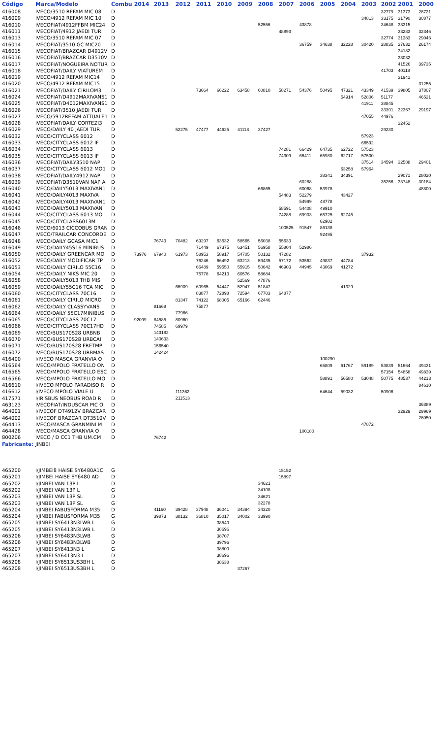| Código | Marca/Modelo | Combu | 2014 | 2013 | 2012 | 2011 | 2010 | 2009 | 2008 | 2007 | 2006 | 2005 | 2004 | 2003 | 2002 | 2001 | 2000 |
| --- | --- | --- | --- | --- | --- | --- | --- | --- | --- | --- | --- | --- | --- | --- | --- | --- | --- |
| 416008 | IVECO/3510 REFAM MIC 08 | D | | | | | | | | | | | | | 32779 | 31373 | 28721 |
| 416009 | IVECO/4912 REFAM MIC 10 | D | | | | | | | | | | | | 34813 | 33175 | 31790 | 30877 |
| 416010 | IVECOFIAT/4912FFBM MIC24 | D | | | | | | | 52556 | | 43878 | | | | 34648 | 33315 | |
| 416011 | IVECOFIAT/4912 JAEDI TUR | D | | | | | | | | 48893 | | | | | | 33283 | 32346 |
| 416013 | IVECO/3510 REFAM MIC 07 | D | | | | | | | | | | | | | 32774 | 31383 | 29043 |
| 416014 | IVECOFIAT/3510 GC MIC20 | D | | | | | | | | | 36759 | 34638 | 32228 | 30420 | 28835 | 27632 | 26174 |
| 416015 | IVECOFIAT/BRAZCAR D4912V | D | | | | | | | | | | | | | | 34182 | |
| 416016 | IVECOFIAT/BRAZCAR D3510V | D | | | | | | | | | | | | | | 33032 | |
| 416017 | IVECOFIAT/NOGUEIRA NOTUR | D | | | | | | | | | | | | | | 41526 | 39735 |
| 416018 | IVECOFIAT/DAILY VIATUREM | D | | | | | | | | | | | | | 41703 | 40118 | |
| 416019 | IVECO/4912 REFAM MIC14 | D | | | | | | | | | | | | | | 31941 | |
| 416020 | IVECO/4912 REFAM MIC15 | D | | | | | | | | | | | | | | | 31255 |
| 416021 | IVECOFIAT/DAILY CIRILOM3 | D | | | | 73664 | 66222 | 63458 | 60810 | 58271 | 54376 | 50495 | 47321 | 43349 | 41539 | 39805 | 37807 |
| 416024 | IVECOFIAT/D4912MAXIVANS1 | D | | | | | | | | | | | 54914 | 52806 | 51177 | | 46521 |
| 416025 | IVECOFIAT/D4012MAXIVANS1 | D | | | | | | | | | | | | 41911 | 38845 | | |
| 416026 | IVECOFIAT/3510 JAEDI TUR | D | | | | | | | | | | | | | 33391 | 32367 | 29197 |
| 416027 | IVECO/5912REFAM ATTUALE1 | D | | | | | | | | | | | | 47055 | 44976 | | |
| 416028 | IVECOFIAT/DAILY CORTEZI3 | D | | | | | | | | | | | | | | 32452 | |
| 416029 | IVECO/DAILY 40 JAEDI TUR | D | | | 52275 | 47477 | 44625 | 41118 | 37427 | | | | | | 29230 | | |
| 416032 | IVECO/CITYCLASS 6012 | D | | | | | | | | | | | | 57923 | | | |
| 416033 | IVECO/CITYCLASS 6012 IF | D | | | | | | | | | | | | 66592 | | | |
| 416034 | IVECO/CITYCLASS 6013 | D | | | | | | | | 74281 | 66429 | 64735 | 62722 | 57523 | | | |
| 416035 | IVECO/CITYCLASS 6013 IF | D | | | | | | | | 74309 | 66411 | 65980 | 62717 | 57500 | | | |
| 416036 | IVECOFIAT/DAILY3510 NAP | D | | | | | | | | | | | | 37514 | 34594 | 32588 | 29401 |
| 416037 | IVECO/CITYCLASS 6012 MO1 | D | | | | | | | | | | | 63258 | 57964 | | | |
| 416038 | IVECOFIAT/DAILY4912 NAP | D | | | | | | | | | | 38341 | 34391 | | | 29071 | 28020 |
| 416039 | IVECOFIAT/D3510VAN NAP A | D | | | | | | | | | 60288 | | | | 35256 | 33748 | 30184 |
| 416040 | IVECO/DAILY5013 MAXIVAN1 | D | | | | | | | 66865 | | 60068 | 53978 | | | | | 48800 |
| 416041 | IVECO/DAILY4013 MAXIVA | D | | | | | | | | 54483 | 52279 | | 43427 | | | | |
| 416042 | IVECO/DAILY4013 MAXIVAN1 | D | | | | | | | | | 54999 | 48778 | | | | | |
| 416043 | IVECO/DAILY5013 MAXIVAN | D | | | | | | | | 58591 | 54408 | 49910 | | | | | |
| 416044 | IVECO/CITYCLASS 6013 MO | D | | | | | | | | 74288 | 69903 | 65725 | 62745 | | | | |
| 416045 | IVECO/CITYCLASS6013M | D | | | | | | | | | | 62982 | | | | | |
| 416046 | IVECO/6013 CICCOBUS GRAN | D | | | | | | | | 100525 | 91547 | 86138 | | | | | |
| 416047 | IVECO/TRAILCAR CONCORDE | D | | | | | | | | | | 92495 | | | | | |
| 416048 | IVECO/DAILY GCASA MIC1 | D | | 76743 | 70482 | 69297 | 63532 | 58565 | 56038 | 55633 | | | | | | | |
| 416049 | IVECO/DAILY45S16 MINIBUS | D | | | | 71449 | 67375 | 63451 | 56958 | 55804 | 52986 | | | | | | |
| 416050 | IVECO/DAILY GREENCAR MO | D | 73976 | 67940 | 61973 | 58953 | 58917 | 54705 | 50132 | 47282 | | | | 37932 | | | |
| 416052 | IVECO/DAILY MODIFICAR TP | D | | | | 76246 | 66492 | 63213 | 59435 | 57172 | 53562 | 49837 | 44784 | | | | |
| 416053 | IVECO/DAILY CIRILO 55C16 | D | | | | 66489 | 59550 | 55915 | 50642 | 46903 | 44945 | 43069 | 41272 | | | | |
| 416054 | IVECO/DAILY NIKS MIC 20 | D | | | | 75778 | 64213 | 60576 | 58684 | | | | | | | | |
| 416058 | IVECO/DAILY5013 THB MIS | D | | | | | | 52569 | 47876 | | | | | | | | |
| 416059 | IVECO/DAILY55C16 TCA MIC | D | | | 66909 | 60965 | 54447 | 52947 | 51847 | | | | 41329 | | | | |
| 416060 | IVECO/CITYCLASS 70C16 | D | | | | 83877 | 72898 | 72594 | 67703 | 64877 | | | | | | | |
| 416061 | IVECO/DAILY CIRILO MICRO | D | | | 81347 | 74122 | 68005 | 65166 | 62446 | | | | | | | | |
| 416062 | IVECO/DAILY CLASSYVANS | D | | 81668 | | 75877 | | | | | | | | | | | |
| 416064 | IVECO/DAILY 55C17MINIBUS | D | | | 77966 | | | | | | | | | | | | |
| 416065 | IVECO/CITYCLASS 70C17 | D | 92099 | 84585 | 80960 | | | | | | | | | | | | |
| 416066 | IVECO/CITYCLASS 70C17HD | D | | 74585 | 69979 | | | | | | | | | | | | |
| 416069 | IVECO/BUS170S28 URBNB | D | | 143182 | | | | | | | | | | | | | |
| 416070 | IVECO/BUS170S28 URBCAI | D | | 140633 | | | | | | | | | | | | | |
| 416071 | IVECO/BUS170S28 FRETMP | D | | 156540 | | | | | | | | | | | | | |
| 416072 | IVECO/BUS170S28 URBMAS | D | | 142424 | | | | | | | | | | | | | |
| 416400 | I/IVECO MASCA GRANVIA O | D | | | | | | | | | | 100290 | | | | | |
| 416564 | IVECO/MPOLO FRATELLO ON | D | | | | | | | | | | 65809 | 61767 | 59189 | 53839 | 51664 | 49431 |
| 416565 | IVECO/MPOLO FRATELLO ESC | D | | | | | | | | | | | | | 57154 | 54858 | 49839 |
| 416566 | IVECO/MPOLO FRATELLO MO | D | | | | | | | | | | 58891 | 56580 | 53048 | 50775 | 48537 | 44213 |
| 416610 | I/IVECO MPOLO PARADISO R | D | | | | | | | | | | | | | | | 84610 |
| 416612 | I/IVECO MPOLO VIALE U | D | | | 111362 | | | | | | | 64644 | 59032 | | 50906 | | |
| 417571 | I/IRISBUS NEOBUS ROAD R | D | | | 211513 | | | | | | | | | | | | |
| 463123 | IVECOFIAT/INDUSCAR PIC O | D | | | | | | | | | | | | | | | 36889 |
| 464001 | I/IVECOF DT4912V BRAZCAR | D | | | | | | | | | | | | | | 32929 | 29969 |
| 464002 | I/IVECOF BRAZCAR DT3510V | D | | | | | | | | | | | | | | | 28050 |
| 464413 | IVECO/MASCA GRANMINI M | D | | | | | | | | | | | | 47872 | | | |
| 464428 | IVECO/MASCA GRANVIA O | D | | | | | | | | | 100180 | | | | | | |
| 800206 | IVECO / D CC1 THB UM.CM | D | | 76742 | | | | | | | | | | | | | |
| Fabricante: | JINBEI | | | | | | | | | | | | | | | | |
| 465200 | I/JIMBEI8 HAISE SY6480A1C | G | | | | | | | | 15152 | | | | | | | |
| 465201 | I/JIMBEI HAISE SY6480 AD | D | | | | | | | | 15897 | | | | | | | |
| 465202 | I/JINBEI VAN 13P L | D | | | | | | | 34621 | | | | | | | | |
| 465202 | I/JINBEI VAN 13P L | G | | | | | | | 34108 | | | | | | | | |
| 465203 | I/JINBEI VAN 13P SL | D | | | | | | | 34621 | | | | | | | | |
| 465203 | I/JINBEI VAN 13P SL | G | | | | | | | 32278 | | | | | | | | |
| 465204 | I/JINBEI FABUSFORMA M35 | D | | 41160 | 39428 | 37948 | 36041 | 34394 | 34320 | | | | | | | | |
| 465204 | I/JINBEI FABUSFORMA M35 | G | | 39873 | 38132 | 36810 | 35017 | 34002 | 33990 | | | | | | | | |
| 465205 | I/JINBEI SY6413N3LWB L | G | | | | | 38540 | | | | | | | | | | |
| 465205 | I/JINBEI SY6413N3LWB L | D | | | | | 38696 | | | | | | | | | | |
| 465206 | I/JINBEI SY6483N3LWB | G | | | | | 38707 | | | | | | | | | | |
| 465206 | I/JINBEI SY6483N3LWB | D | | | | | 39796 | | | | | | | | | | |
| 465207 | I/JINBEI SY6413N3 L | G | | | | | 38800 | | | | | | | | | | |
| 465207 | I/JINBEI SY6413N3 L | D | | | | | 38696 | | | | | | | | | | |
| 465208 | I/JINBEI SY6513US3BH L | G | | | | | 38638 | | | | | | | | | | |
| 465208 | I/JINBEI SY6513US3BH L | D | | | | | | 37267 | | | | | | | | | |